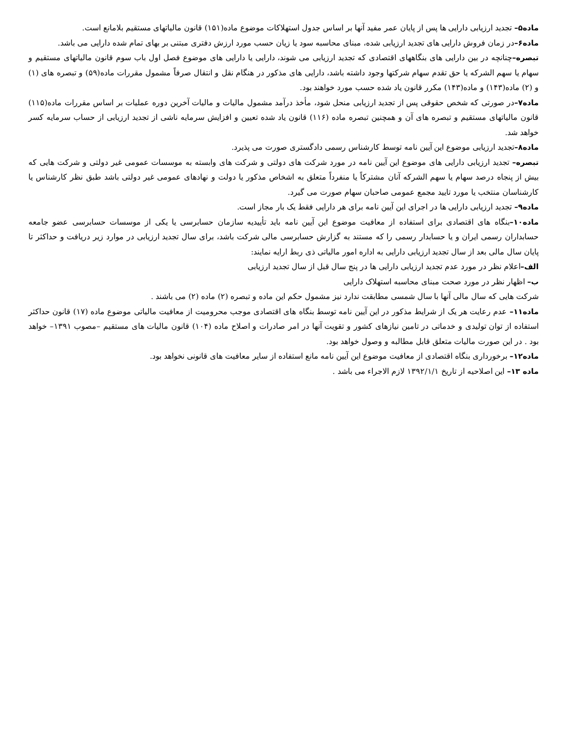ماده۵– تجدید ارزیابی دارایی ها پس از پایان عمر مفید آنها بر اساس جدول استهلاکات موضوع ماده(۱۵۱) قانون مالیاتهای مستقیم بلامانع است.
ماده۶–در زمان فروش دارایی های تجدید ارزیابی شده، مبنای محاسبه سود یا زیان حسب مورد ارزش دفتری مبتنی بر بهای تمام شده دارایی می باشد.
تبصره–چنانچه در بین دارایی های بنگاههای اقتصادی که تجدید ارزیابی می شوند، دارایی یا دارایی های موضوع فصل اول باب سوم قانون مالیاتهای مستقیم و سهام یا سهم الشرکه یا حق تقدم سهام شرکتها وجود داشته باشد، دارایی های مذکور در هنگام نقل و انتقال صرفاً مشمول مقررات ماده(۵۹) و تبصره های (۱) و (۲) ماده(۱۴۳) و ماده(۱۴۳) مکرر قانون یاد شده حسب مورد خواهند بود.
ماده۷–در صورتی که شخص حقوقی پس از تجدید ارزیابی منحل شود، مأخذ درآمد مشمول مالیات و مالیات آخرین دوره عملیات بر اساس مقررات ماده(۱۱۵) قانون مالیاتهای مستقیم و تبصره های آن و همچنین تبصره ماده (۱۱۶) قانون یاد شده تعیین و افزایش سرمایه ناشی از تجدید ارزیابی از حساب سرمایه کسر خواهد شد.
ماده۸–تجدید ارزیابی موضوع این آیین نامه توسط کارشناس رسمی دادگستری صورت می پذیرد.
تبصره– تجدید ارزیابی دارایی های موضوع این آیین نامه در مورد شرکت های دولتی و شرکت های وابسته به موسسات عمومی غیر دولتی و شرکت هایی که بیش از پنجاه درصد سهام یا سهم الشرکه آنان مشترکاً یا منفرداً متعلق به اشخاص مذکور یا دولت و نهادهای عمومی غیر دولتی باشد طبق نظر کارشناس یا کارشناسان منتخب یا مورد تایید مجمع عمومی صاحبان سهام صورت می گیرد.
ماده۹– تجدید ارزیابی دارایی ها در اجرای این آیین نامه برای هر دارایی فقط یک بار مجاز است.
ماده۱۰–بنگاه های اقتصادی برای استفاده از معافیت موضوع این آیین نامه باید تأییدیه سازمان حسابرسی یا یکی از موسسات حسابرسی عضو جامعه حسابداران رسمی ایران و یا حسابدار رسمی را که مستند به گزارش حسابرسی مالی شرکت باشد، برای سال تجدید ارزیابی در موارد زیر دریافت و حداکثر تا پایان سال مالی بعد از سال تجدید ارزیابی دارایی به اداره امور مالیاتی ذی ربط ارایه نمایند:
الف–اعلام نظر در مورد عدم تجدید ارزیابی دارایی ها در پنج سال قبل از سال تجدید ارزیابی
ب– اظهار نظر در مورد صحت مبنای محاسبه استهلاک دارایی
شرکت هایی که سال مالی آنها با سال شمسی مطابقت ندارد نیز مشمول حکم این ماده و تبصره (۲) ماده (۲) می باشند .
ماده۱۱– عدم رعایت هر یک از شرایط مذکور در این آیین نامه توسط بنگاه های اقتصادی موجب محرومیت از معافیت مالیاتی موضوع ماده (۱۷) قانون حداکثر استفاده از توان تولیدی و خدماتی در تامین نیازهای کشور و تقویت آنها در امر صادرات و اصلاح ماده (۱۰۴) قانون مالیات های مستقیم –مصوب ۱۳۹۱– خواهد بود . در این صورت مالیات متعلق قابل مطالبه و وصول خواهد بود.
ماده۱۲– برخورداری بنگاه اقتصادی از معافیت موضوع این آیین نامه مانع استفاده از سایر معافیت های قانونی نخواهد بود.
ماده ۱۳– این اصلاحیه از تاریخ ۱۳۹۲/۱/۱ لازم الاجراء می باشد .